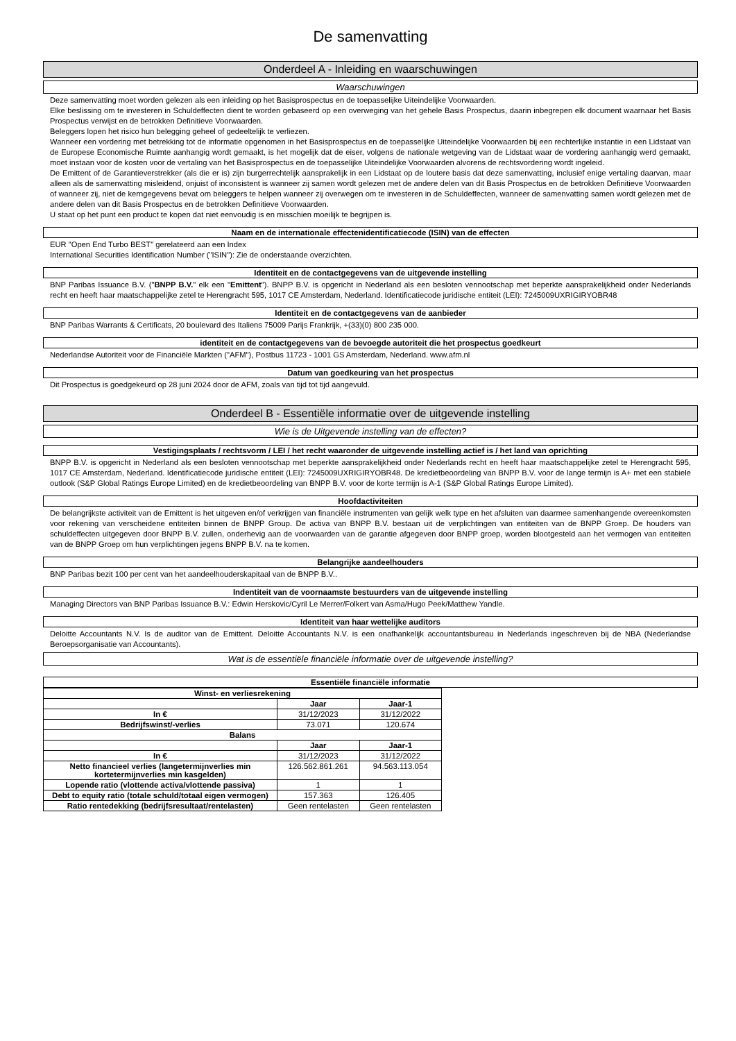De samenvatting
Onderdeel A - Inleiding en waarschuwingen
Waarschuwingen
Deze samenvatting moet worden gelezen als een inleiding op het Basisprospectus en de toepasselijke Uiteindelijke Voorwaarden.
Elke beslissing om te investeren in Schuldeffecten dient te worden gebaseerd op een overweging van het gehele Basis Prospectus, daarin inbegrepen elk document waarnaar het Basis Prospectus verwijst en de betrokken Definitieve Voorwaarden.
Beleggers lopen het risico hun belegging geheel of gedeeltelijk te verliezen.
Wanneer een vordering met betrekking tot de informatie opgenomen in het Basisprospectus en de toepasselijke Uiteindelijke Voorwaarden bij een rechterlijke instantie in een Lidstaat van de Europese Economische Ruimte aanhangig wordt gemaakt, is het mogelijk dat de eiser, volgens de nationale wetgeving van de Lidstaat waar de vordering aanhangig werd gemaakt, moet instaan voor de kosten voor de vertaling van het Basisprospectus en de toepasselijke Uiteindelijke Voorwaarden alvorens de rechtsvordering wordt ingeleid.
De Emittent of de Garantieverstrekker (als die er is) zijn burgerrechtelijk aansprakelijk in een Lidstaat op de loutere basis dat deze samenvatting, inclusief enige vertaling daarvan, maar alleen als de samenvatting misleidend, onjuist of inconsistent is wanneer zij samen wordt gelezen met de andere delen van dit Basis Prospectus en de betrokken Definitieve Voorwaarden of wanneer zij, niet de kerngegevens bevat om beleggers te helpen wanneer zij overwegen om te investeren in de Schuldeffecten, wanneer de samenvatting samen wordt gelezen met de andere delen van dit Basis Prospectus en de betrokken Definitieve Voorwaarden.
U staat op het punt een product te kopen dat niet eenvoudig is en misschien moeilijk te begrijpen is.
Naam en de internationale effectenidentificatiecode (ISIN) van de effecten
EUR "Open End Turbo BEST" gerelateerd aan een Index
International Securities Identification Number ("ISIN"): Zie de onderstaande overzichten.
Identiteit en de contactgegevens van de uitgevende instelling
BNP Paribas Issuance B.V. ("BNPP B.V." elk een "Emittent"). BNPP B.V. is opgericht in Nederland als een besloten vennootschap met beperkte aansprakelijkheid onder Nederlands recht en heeft haar maatschappelijke zetel te Herengracht 595, 1017 CE Amsterdam, Nederland. Identificatiecode juridische entiteit (LEI): 7245009UXRIGIRYOBR48
Identiteit en de contactgegevens van de aanbieder
BNP Paribas Warrants & Certificats, 20 boulevard des Italiens 75009 Parijs Frankrijk, +(33)(0) 800 235 000.
identiteit en de contactgegevens van de bevoegde autoriteit die het prospectus goedkeurt
Nederlandse Autoriteit voor de Financiële Markten ("AFM"), Postbus 11723 - 1001 GS Amsterdam, Nederland. www.afm.nl
Datum van goedkeuring van het prospectus
Dit Prospectus is goedgekeurd op 28 juni 2024 door de AFM, zoals van tijd tot tijd aangevuld.
Onderdeel B - Essentiële informatie over de uitgevende instelling
Wie is de Uitgevende instelling van de effecten?
Vestigingsplaats / rechtsvorm / LEI / het recht waaronder de uitgevende instelling actief is / het land van oprichting
BNPP B.V. is opgericht in Nederland als een besloten vennootschap met beperkte aansprakelijkheid onder Nederlands recht en heeft haar maatschappelijke zetel te Herengracht 595, 1017 CE Amsterdam, Nederland. Identificatiecode juridische entiteit (LEI): 7245009UXRIGIRYOBR48. De kredietbeoordeling van BNPP B.V. voor de lange termijn is A+ met een stabiele outlook (S&P Global Ratings Europe Limited) en de kredietbeoordeling van BNPP B.V. voor de korte termijn is A-1 (S&P Global Ratings Europe Limited).
Hoofdactiviteiten
De belangrijkste activiteit van de Emittent is het uitgeven en/of verkrijgen van financiële instrumenten van gelijk welk type en het afsluiten van daarmee samenhangende overeenkomsten voor rekening van verscheidene entiteiten binnen de BNPP Group. De activa van BNPP B.V. bestaan uit de verplichtingen van entiteiten van de BNPP Groep. De houders van schuldeffecten uitgegeven door BNPP B.V. zullen, onderhevig aan de voorwaarden van de garantie afgegeven door BNPP groep, worden blootgesteld aan het vermogen van entiteiten van de BNPP Groep om hun verplichtingen jegens BNPP B.V. na te komen.
Belangrijke aandeelhouders
BNP Paribas bezit 100 per cent van het aandeelhouderskapitaal van de BNPP B.V..
Indentiteit van de voornaamste bestuurders van de uitgevende instelling
Managing Directors van BNP Paribas Issuance B.V.: Edwin Herskovic/Cyril Le Merrer/Folkert van Asma/Hugo Peek/Matthew Yandle.
Identiteit van haar wettelijke auditors
Deloitte Accountants N.V. Is de auditor van de Emittent. Deloitte Accountants N.V. is een onafhankelijk accountantsbureau in Nederlands ingeschreven bij de NBA (Nederlandse Beroepsorganisatie van Accountants).
Wat is de essentiële financiële informatie over de uitgevende instelling?
Essentiële financiële informatie
| Winst- en verliesrekening | | |
| --- | --- | --- |
| | Jaar | Jaar-1 |
| In € | 31/12/2023 | 31/12/2022 |
| Bedrijfswinst/-verlies | 73.071 | 120.674 |
| Balans | | |
| | Jaar | Jaar-1 |
| In € | 31/12/2023 | 31/12/2022 |
| Netto financieel verlies (langetermijnverlies min kortetermijnverlies min kasgelden) | 126.562.861.261 | 94.563.113.054 |
| Lopende ratio (vlottende activa/vlottende passiva) | 1 | 1 |
| Debt to equity ratio (totale schuld/totaal eigen vermogen) | 157.363 | 126.405 |
| Ratio rentedekking (bedrijfsresultaat/rentelasten) | Geen rentelasten | Geen rentelasten |